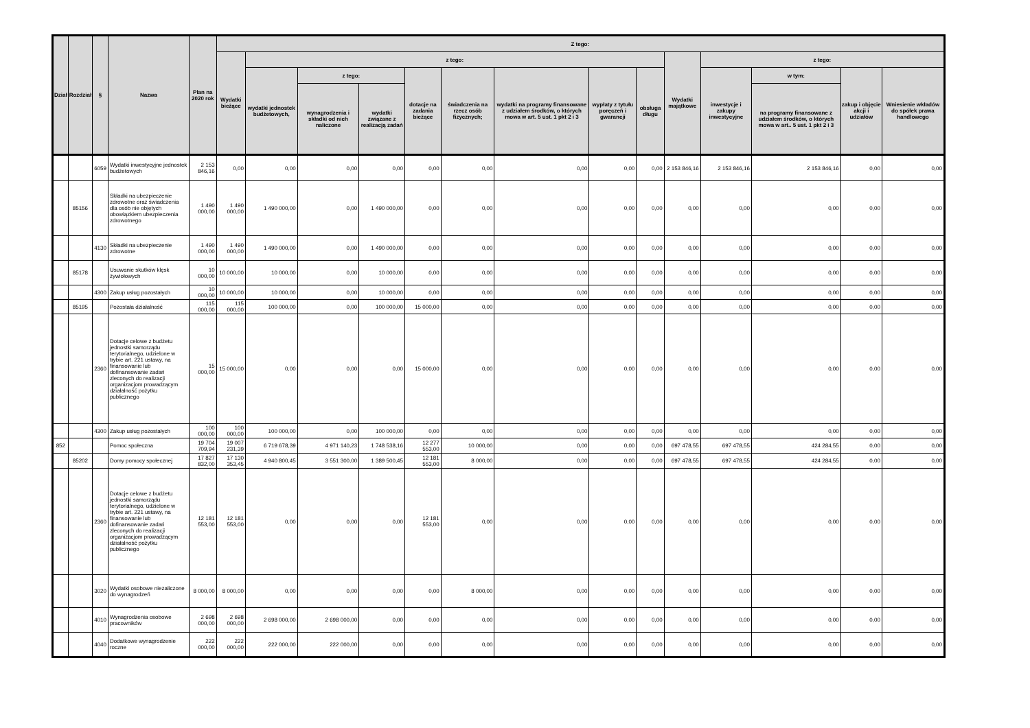| Dział | Rozdział | § | Nazwa | Plan na 2020 rok | Z tego: | | | | | | | | | | | | | |
| --- | --- | --- | --- | --- | --- | --- | --- | --- | --- | --- | --- | --- | --- | --- | --- | --- | --- | --- |
| | | | | | Wydatki bieżące | z tego: | | | | | | | | Wydatki majątkowe | z tego: | | | |
| | | | | | | wydatki jednostek budżetowych, | z tego: | | dotacje na zadania bieżące | świadczenia na rzecz osób fizycznych; | wydatki na programy finansowane z udziałem środków, o których mowa w art. 5 ust. 1 pkt 2 i 3 | wypłaty z tytułu poręczeń i gwarancji | obsługa długu | | inwestycje i zakupy inwestycyjne | w tym: | zakup i objęcie akcji i udziałów | Wniesienie wkładów do spółek prawa handlowego |
| | | | | | | | wynagrodzenia i składki od nich naliczone | wydatki związane z realizacją zadań | | | | | | | | na programy finansowane z udziałem środków, o których mowa w art.. 5 ust. 1 pkt 2 i 3 | | |
| | | 6059 | Wydatki inwestycyjne jednostek budżetowych | 2 153 846,16 | 0,00 | 0,00 | 0,00 | 0,00 | 0,00 | 0,00 | 0,00 | 0,00 | 0,00 | 2 153 846,16 | 2 153 846,16 | 2 153 846,16 | 0,00 | 0,00 |
| | 85156 | | Składki na ubezpieczenie zdrowotne oraz świadczenia dla osób nie objętych obowiązkiem ubezpieczenia zdrowotnego | 1 490 000,00 | 1 490 000,00 | 1 490 000,00 | 0,00 | 1 490 000,00 | 0,00 | 0,00 | 0,00 | 0,00 | 0,00 | 0,00 | 0,00 | 0,00 | 0,00 | 0,00 |
| | | 4130 | Składki na ubezpieczenie zdrowotne | 1 490 000,00 | 1 490 000,00 | 1 490 000,00 | 0,00 | 1 490 000,00 | 0,00 | 0,00 | 0,00 | 0,00 | 0,00 | 0,00 | 0,00 | 0,00 | 0,00 | 0,00 |
| | 85178 | | Usuwanie skutków klęsk żywiołowych | 10 000,00 | 10 000,00 | 10 000,00 | 0,00 | 10 000,00 | 0,00 | 0,00 | 0,00 | 0,00 | 0,00 | 0,00 | 0,00 | 0,00 | 0,00 | 0,00 |
| | | 4300 | Zakup usług pozostałych | 10 000,00 | 10 000,00 | 10 000,00 | 0,00 | 10 000,00 | 0,00 | 0,00 | 0,00 | 0,00 | 0,00 | 0,00 | 0,00 | 0,00 | 0,00 | 0,00 |
| | 85195 | | Pozostała działalność | 115 000,00 | 115 000,00 | 100 000,00 | 0,00 | 100 000,00 | 15 000,00 | 0,00 | 0,00 | 0,00 | 0,00 | 0,00 | 0,00 | 0,00 | 0,00 | 0,00 |
| | | 2360 | Dotacje celowe z budżetu jednostki samorządu terytorialnego, udzielone w trybie art. 221 ustawy, na finansowanie lub dofinansowanie zadań zleconych do realizacji organizacjom prowadzącym działalność pożytku publicznego | 15 000,00 | 15 000,00 | 0,00 | 0,00 | 0,00 | 15 000,00 | 0,00 | 0,00 | 0,00 | 0,00 | 0,00 | 0,00 | 0,00 | 0,00 | 0,00 |
| | | 4300 | Zakup usług pozostałych | 100 000,00 | 100 000,00 | 100 000,00 | 0,00 | 100 000,00 | 0,00 | 0,00 | 0,00 | 0,00 | 0,00 | 0,00 | 0,00 | 0,00 | 0,00 | 0,00 |
| 852 | | | Pomoc społeczna | 19 704 709,94 | 19 007 231,39 | 6 719 678,39 | 4 971 140,23 | 1 748 538,16 | 12 277 553,00 | 10 000,00 | 0,00 | 0,00 | 0,00 | 697 478,55 | 697 478,55 | 424 284,55 | 0,00 | 0,00 |
| | 85202 | | Domy pomocy społecznej | 17 827 832,00 | 17 130 353,45 | 4 940 800,45 | 3 551 300,00 | 1 389 500,45 | 12 181 553,00 | 8 000,00 | 0,00 | 0,00 | 0,00 | 697 478,55 | 697 478,55 | 424 284,55 | 0,00 | 0,00 |
| | | 2360 | Dotacje celowe z budżetu jednostki samorządu terytorialnego, udzielone w trybie art. 221 ustawy, na finansowanie lub dofinansowanie zadań zleconych do realizacji organizacjom prowadzącym działalność pożytku publicznego | 12 181 553,00 | 12 181 553,00 | 0,00 | 0,00 | 0,00 | 12 181 553,00 | 0,00 | 0,00 | 0,00 | 0,00 | 0,00 | 0,00 | 0,00 | 0,00 | 0,00 |
| | | 3020 | Wydatki osobowe niezaliczone do wynagrodzeń | 8 000,00 | 8 000,00 | 0,00 | 0,00 | 0,00 | 0,00 | 8 000,00 | 0,00 | 0,00 | 0,00 | 0,00 | 0,00 | 0,00 | 0,00 | 0,00 |
| | | 4010 | Wynagrodzenia osobowe pracowników | 2 698 000,00 | 2 698 000,00 | 2 698 000,00 | 2 698 000,00 | 0,00 | 0,00 | 0,00 | 0,00 | 0,00 | 0,00 | 0,00 | 0,00 | 0,00 | 0,00 | 0,00 |
| | | 4040 | Dodatkowe wynagrodzenie roczne | 222 000,00 | 222 000,00 | 222 000,00 | 222 000,00 | 0,00 | 0,00 | 0,00 | 0,00 | 0,00 | 0,00 | 0,00 | 0,00 | 0,00 | 0,00 | 0,00 |